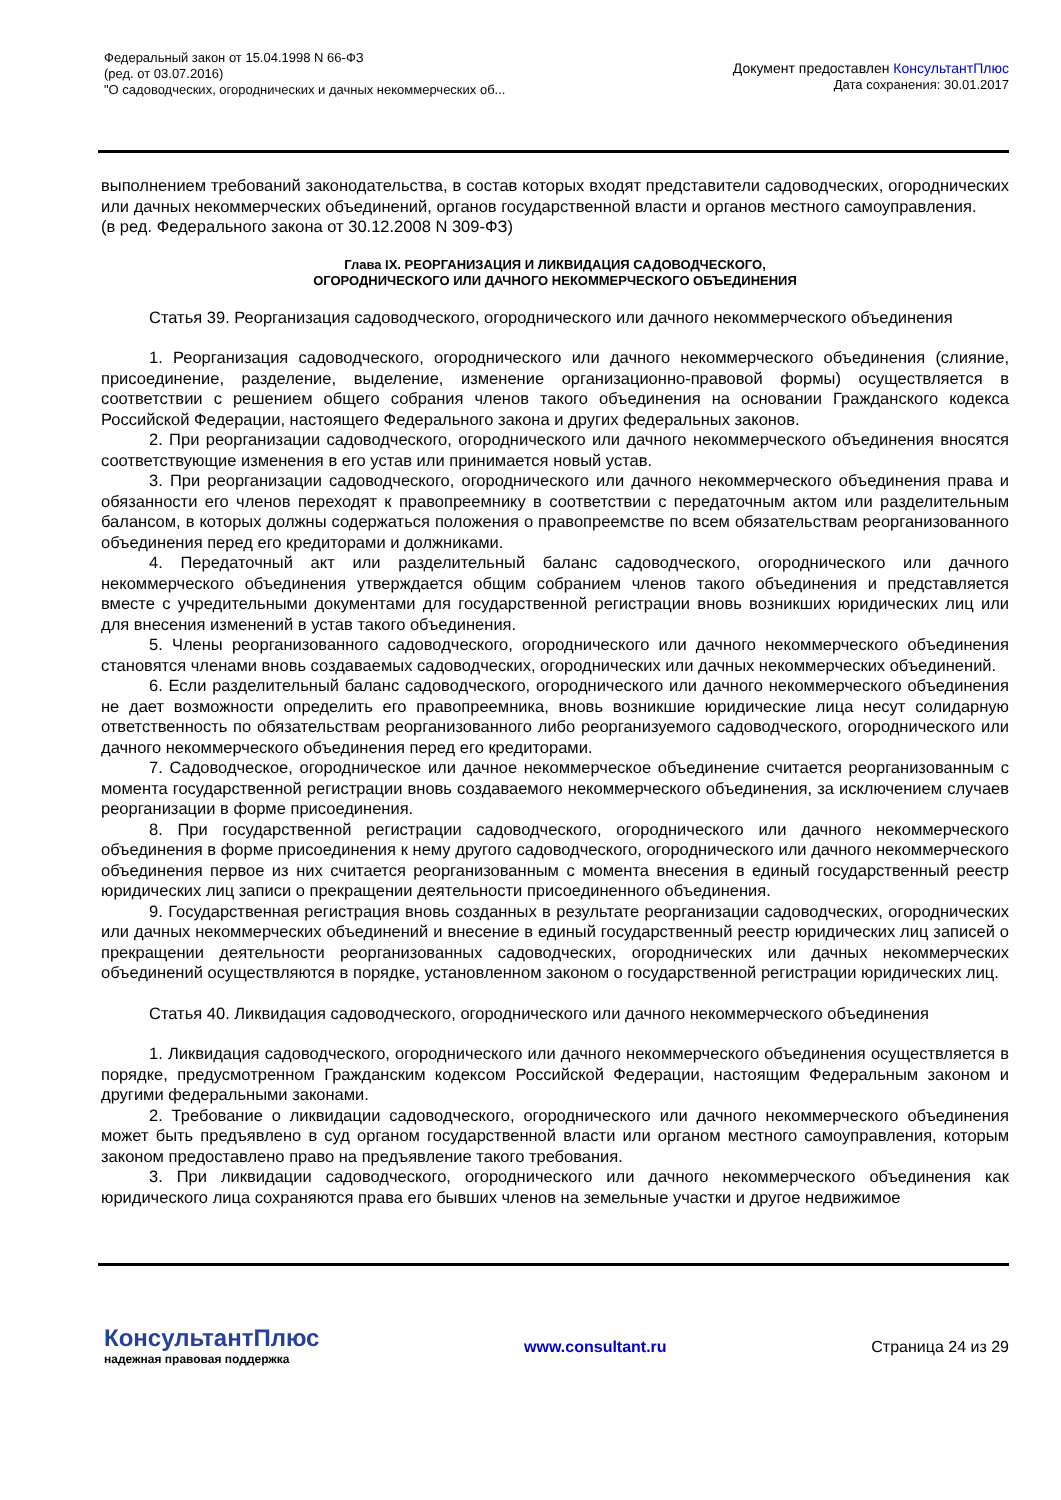Федеральный закон от 15.04.1998 N 66-ФЗ
(ред. от 03.07.2016)
"О садоводческих, огороднических и дачных некоммерческих об...
Документ предоставлен КонсультантПлюс
Дата сохранения: 30.01.2017
выполнением требований законодательства, в состав которых входят представители садоводческих, огороднических или дачных некоммерческих объединений, органов государственной власти и органов местного самоуправления.
(в ред. Федерального закона от 30.12.2008 N 309-ФЗ)
Глава IX. РЕОРГАНИЗАЦИЯ И ЛИКВИДАЦИЯ САДОВОДЧЕСКОГО,
ОГОРОДНИЧЕСКОГО ИЛИ ДАЧНОГО НЕКОММЕРЧЕСКОГО ОБЪЕДИНЕНИЯ
Статья 39. Реорганизация садоводческого, огороднического или дачного некоммерческого объединения
1. Реорганизация садоводческого, огороднического или дачного некоммерческого объединения (слияние, присоединение, разделение, выделение, изменение организационно-правовой формы) осуществляется в соответствии с решением общего собрания членов такого объединения на основании Гражданского кодекса Российской Федерации, настоящего Федерального закона и других федеральных законов.
2. При реорганизации садоводческого, огороднического или дачного некоммерческого объединения вносятся соответствующие изменения в его устав или принимается новый устав.
3. При реорганизации садоводческого, огороднического или дачного некоммерческого объединения права и обязанности его членов переходят к правопреемнику в соответствии с передаточным актом или разделительным балансом, в которых должны содержаться положения о правопреемстве по всем обязательствам реорганизованного объединения перед его кредиторами и должниками.
4. Передаточный акт или разделительный баланс садоводческого, огороднического или дачного некоммерческого объединения утверждается общим собранием членов такого объединения и представляется вместе с учредительными документами для государственной регистрации вновь возникших юридических лиц или для внесения изменений в устав такого объединения.
5. Члены реорганизованного садоводческого, огороднического или дачного некоммерческого объединения становятся членами вновь создаваемых садоводческих, огороднических или дачных некоммерческих объединений.
6. Если разделительный баланс садоводческого, огороднического или дачного некоммерческого объединения не дает возможности определить его правопреемника, вновь возникшие юридические лица несут солидарную ответственность по обязательствам реорганизованного либо реорганизуемого садоводческого, огороднического или дачного некоммерческого объединения перед его кредиторами.
7. Садоводческое, огородническое или дачное некоммерческое объединение считается реорганизованным с момента государственной регистрации вновь создаваемого некоммерческого объединения, за исключением случаев реорганизации в форме присоединения.
8. При государственной регистрации садоводческого, огороднического или дачного некоммерческого объединения в форме присоединения к нему другого садоводческого, огороднического или дачного некоммерческого объединения первое из них считается реорганизованным с момента внесения в единый государственный реестр юридических лиц записи о прекращении деятельности присоединенного объединения.
9. Государственная регистрация вновь созданных в результате реорганизации садоводческих, огороднических или дачных некоммерческих объединений и внесение в единый государственный реестр юридических лиц записей о прекращении деятельности реорганизованных садоводческих, огороднических или дачных некоммерческих объединений осуществляются в порядке, установленном законом о государственной регистрации юридических лиц.
Статья 40. Ликвидация садоводческого, огороднического или дачного некоммерческого объединения
1. Ликвидация садоводческого, огороднического или дачного некоммерческого объединения осуществляется в порядке, предусмотренном Гражданским кодексом Российской Федерации, настоящим Федеральным законом и другими федеральными законами.
2. Требование о ликвидации садоводческого, огороднического или дачного некоммерческого объединения может быть предъявлено в суд органом государственной власти или органом местного самоуправления, которым законом предоставлено право на предъявление такого требования.
3. При ликвидации садоводческого, огороднического или дачного некоммерческого объединения как юридического лица сохраняются права его бывших членов на земельные участки и другое недвижимое
КонсультантПлюс
надежная правовая поддержка
www.consultant.ru Страница 24 из 29